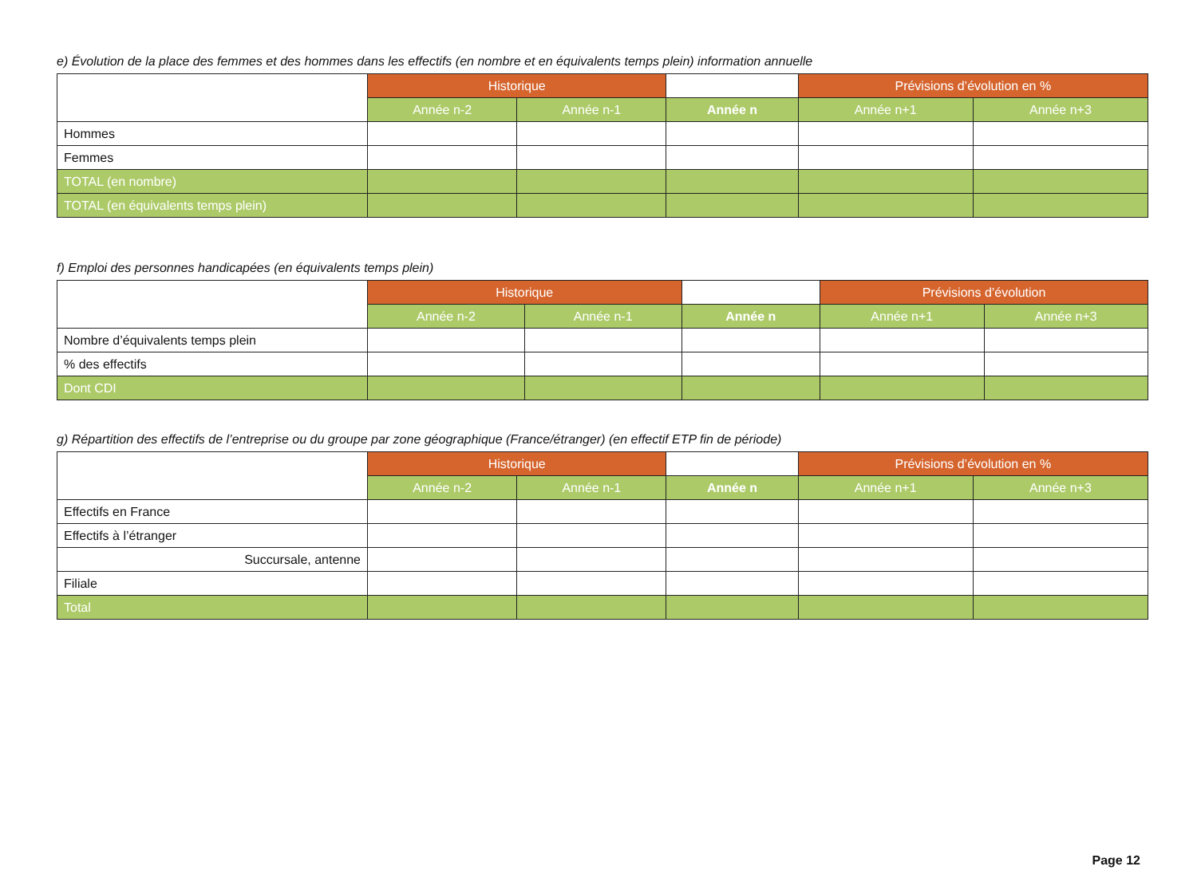e) Évolution de la place des femmes et des hommes dans les effectifs (en nombre et en équivalents temps plein) information annuelle
| | Historique | | | Prévisions d’évolution en % | |
| | Année n-2 | Année n-1 | Année n | Année n+1 | Année n+3 |
| Hommes | | | | | |
| Femmes | | | | | |
| TOTAL (en nombre) | | | | | |
| TOTAL (en équivalents temps plein) | | | | | |
f) Emploi des personnes handicapées (en équivalents temps plein)
| | Historique | | | Prévisions d’évolution | |
| | Année n-2 | Année n-1 | Année n | Année n+1 | Année n+3 |
| Nombre d’équivalents temps plein | | | | | |
| % des effectifs | | | | | |
| Dont CDI | | | | | |
g) Répartition des effectifs de l’entreprise ou du groupe par zone géographique (France/étranger) (en effectif ETP fin de période)
| | Historique | | | Prévisions d’évolution en % | |
| | Année n-2 | Année n-1 | Année n | Année n+1 | Année n+3 |
| Effectifs en France | | | | | |
| Effectifs à l’étranger | | | | | |
| Succursale, antenne | | | | | |
| Filiale | | | | | |
| Total | | | | | |
Page 12